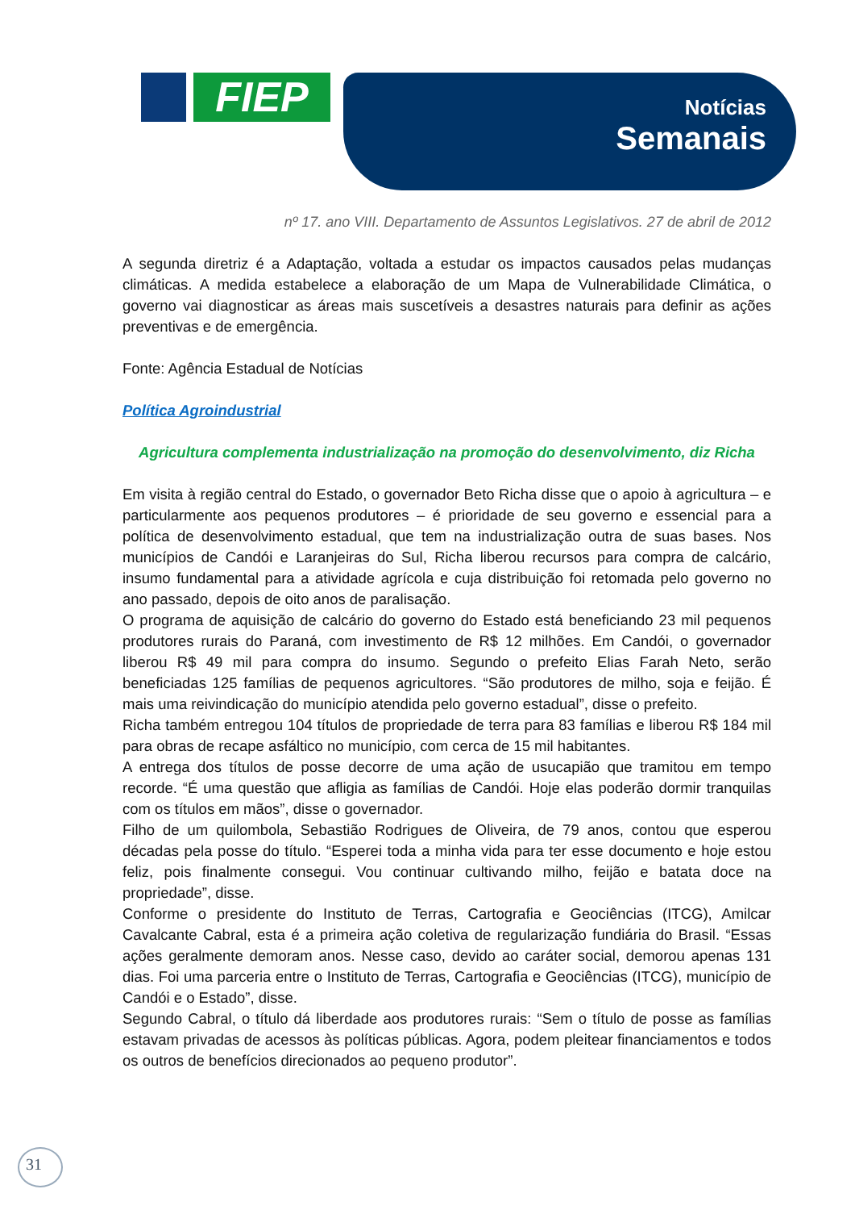FIEP
Notícias
Semanais
nº 17. ano VIII. Departamento de Assuntos Legislativos. 27 de abril de 2012
A segunda diretriz é a Adaptação, voltada a estudar os impactos causados pelas mudanças climáticas. A medida estabelece a elaboração de um Mapa de Vulnerabilidade Climática, o governo vai diagnosticar as áreas mais suscetíveis a desastres naturais para definir as ações preventivas e de emergência.
Fonte: Agência Estadual de Notícias
Política Agroindustrial
Agricultura complementa industrialização na promoção do desenvolvimento, diz Richa
Em visita à região central do Estado, o governador Beto Richa disse que o apoio à agricultura – e particularmente aos pequenos produtores – é prioridade de seu governo e essencial para a política de desenvolvimento estadual, que tem na industrialização outra de suas bases. Nos municípios de Candói e Laranjeiras do Sul, Richa liberou recursos para compra de calcário, insumo fundamental para a atividade agrícola e cuja distribuição foi retomada pelo governo no ano passado, depois de oito anos de paralisação.
O programa de aquisição de calcário do governo do Estado está beneficiando 23 mil pequenos produtores rurais do Paraná, com investimento de R$ 12 milhões. Em Candói, o governador liberou R$ 49 mil para compra do insumo. Segundo o prefeito Elias Farah Neto, serão beneficiadas 125 famílias de pequenos agricultores. “São produtores de milho, soja e feijão. É mais uma reivindicação do município atendida pelo governo estadual”, disse o prefeito.
Richa também entregou 104 títulos de propriedade de terra para 83 famílias e liberou R$ 184 mil para obras de recape asfáltico no município, com cerca de 15 mil habitantes.
A entrega dos títulos de posse decorre de uma ação de usucapião que tramitou em tempo recorde. “É uma questão que afligia as famílias de Candói. Hoje elas poderão dormir tranquilas com os títulos em mãos”, disse o governador.
Filho de um quilombola, Sebastião Rodrigues de Oliveira, de 79 anos, contou que esperou décadas pela posse do título. “Esperei toda a minha vida para ter esse documento e hoje estou feliz, pois finalmente consegui. Vou continuar cultivando milho, feijão e batata doce na propriedade”, disse.
Conforme o presidente do Instituto de Terras, Cartografia e Geociências (ITCG), Amilcar Cavalcante Cabral, esta é a primeira ação coletiva de regularização fundiária do Brasil. “Essas ações geralmente demoram anos. Nesse caso, devido ao caráter social, demorou apenas 131 dias. Foi uma parceria entre o Instituto de Terras, Cartografia e Geociências (ITCG), município de Candói e o Estado”, disse.
Segundo Cabral, o título dá liberdade aos produtores rurais: “Sem o título de posse as famílias estavam privadas de acessos às políticas públicas. Agora, podem pleitear financiamentos e todos os outros de benefícios direcionados ao pequeno produtor”.
31